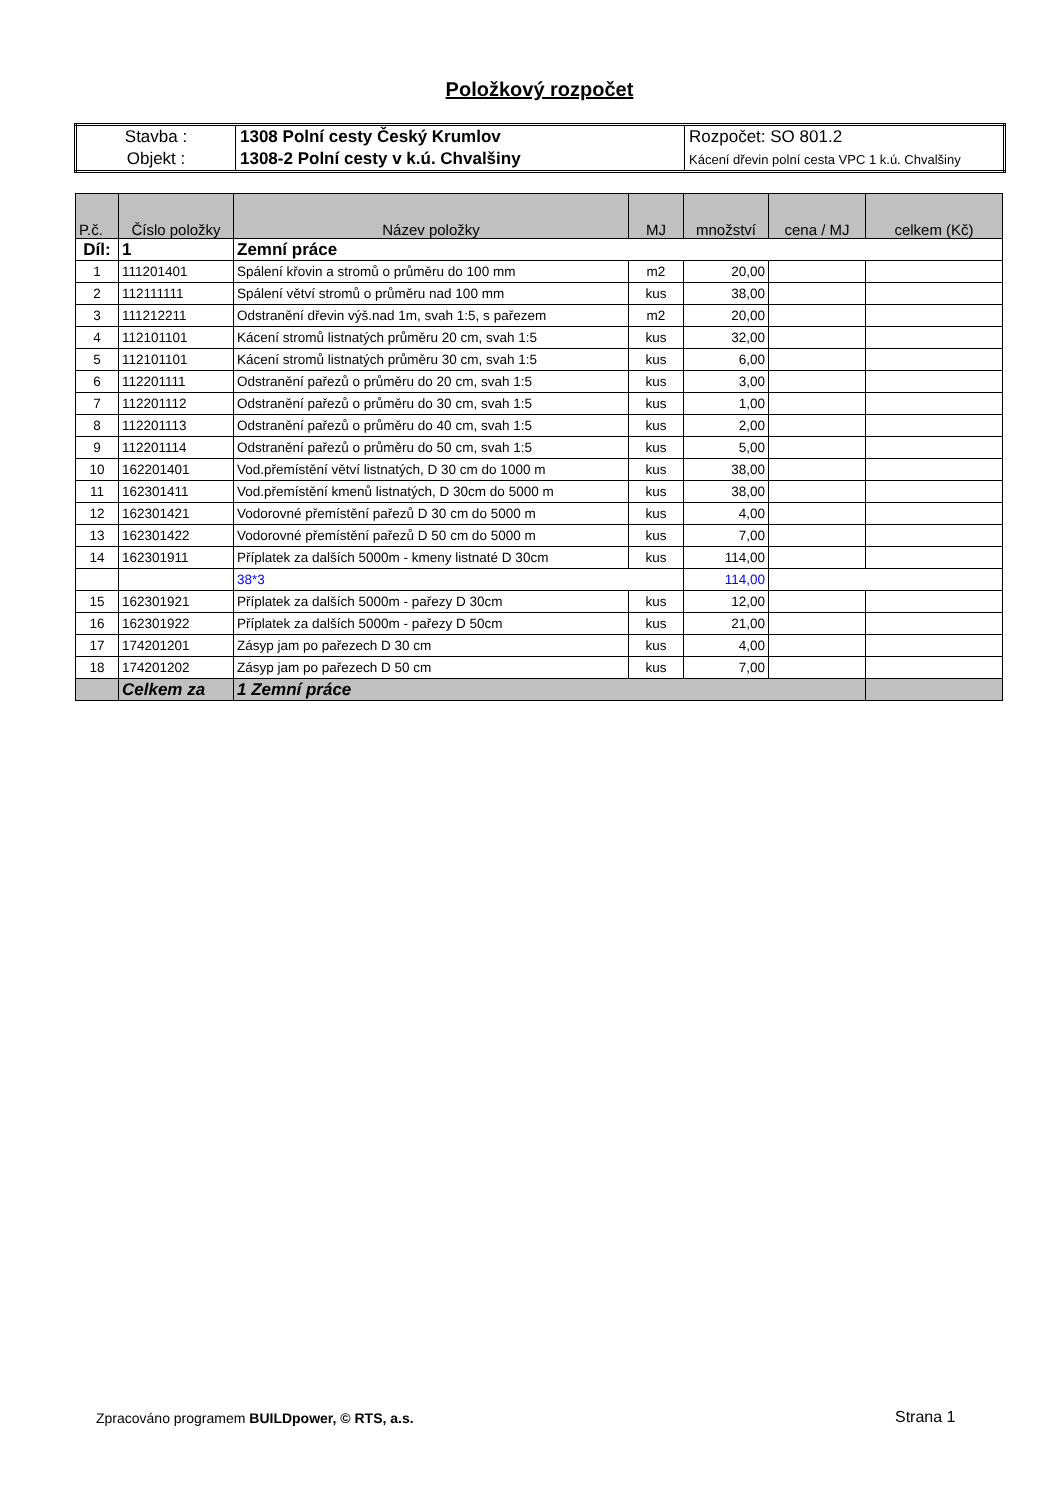Položkový rozpočet
| Stavba : | 1308 Polní cesty Český Krumlov | Rozpočet: SO 801.2 |
| Objekt : | 1308-2 Polní cesty v k.ú. Chvalšiny | Kácení dřevin polní cesta VPC 1 k.ú. Chvalšiny |
| P.č. | Číslo položky | Název položky | MJ | množství | cena / MJ | celkem (Kč) |
| --- | --- | --- | --- | --- | --- | --- |
| Díl: | 1 | Zemní práce | | | | |
| 1 | 111201401 | Spálení křovin a stromů o průměru do 100 mm | m2 | 20,00 | | |
| 2 | 112111111 | Spálení větví stromů o průměru nad 100 mm | kus | 38,00 | | |
| 3 | 111212211 | Odstranění dřevin výš.nad 1m, svah 1:5, s pařezem | m2 | 20,00 | | |
| 4 | 112101101 | Kácení stromů listnatých průměru 20 cm, svah 1:5 | kus | 32,00 | | |
| 5 | 112101101 | Kácení stromů listnatých průměru 30 cm, svah 1:5 | kus | 6,00 | | |
| 6 | 112201111 | Odstranění pařezů o průměru do 20 cm, svah 1:5 | kus | 3,00 | | |
| 7 | 112201112 | Odstranění pařezů o průměru do 30 cm, svah 1:5 | kus | 1,00 | | |
| 8 | 112201113 | Odstranění pařezů o průměru do 40 cm, svah 1:5 | kus | 2,00 | | |
| 9 | 112201114 | Odstranění pařezů o průměru do 50 cm, svah 1:5 | kus | 5,00 | | |
| 10 | 162201401 | Vod.přemístění větví listnatých, D 30 cm do 1000 m | kus | 38,00 | | |
| 11 | 162301411 | Vod.přemístění kmenů listnatých, D 30cm do 5000 m | kus | 38,00 | | |
| 12 | 162301421 | Vodorovné přemístění pařezů D 30 cm do 5000 m | kus | 4,00 | | |
| 13 | 162301422 | Vodorovné přemístění pařezů D 50 cm do 5000 m | kus | 7,00 | | |
| 14 | 162301911 | Příplatek za dalších 5000m - kmeny listnaté D 30cm | kus | 114,00 | | |
| | | 38*3 | | 114,00 | | |
| 15 | 162301921 | Příplatek za dalších 5000m - pařezy D 30cm | kus | 12,00 | | |
| 16 | 162301922 | Příplatek za dalších 5000m - pařezy D 50cm | kus | 21,00 | | |
| 17 | 174201201 | Zásyp jam po pařezech D 30 cm | kus | 4,00 | | |
| 18 | 174201202 | Zásyp jam po pařezech D 50 cm | kus | 7,00 | | |
| | Celkem za | 1 Zemní práce | | | | |
Zpracováno programem BUILDpower, © RTS, a.s.
Strana 1